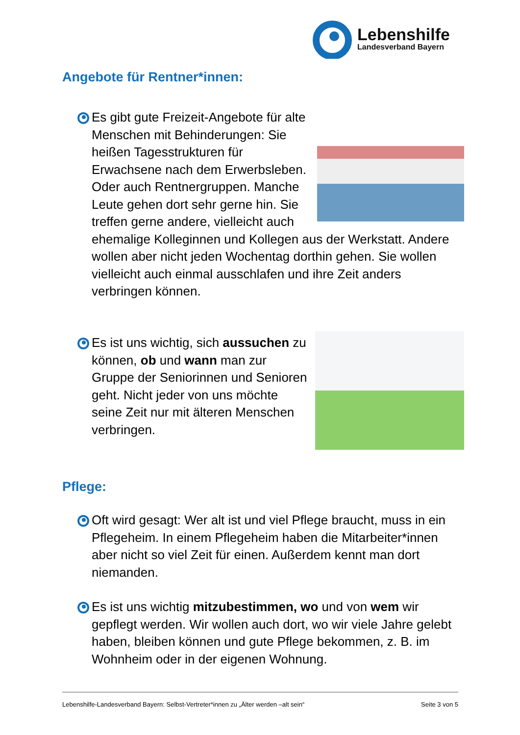Lebenshilfe
Landesverband Bayern
Angebote für Rentner*innen:
Es gibt gute Freizeit-Angebote für alte Menschen mit Behinderungen: Sie heißen Tagesstrukturen für Erwachsene nach dem Erwerbsleben. Oder auch Rentnergruppen. Manche Leute gehen dort sehr gerne hin. Sie treffen gerne andere, vielleicht auch ehemalige Kolleginnen und Kollegen aus der Werkstatt. Andere wollen aber nicht jeden Wochentag dorthin gehen. Sie wollen vielleicht auch einmal ausschlafen und ihre Zeit anders verbringen können.
Es ist uns wichtig, sich aussuchen zu können, ob und wann man zur Gruppe der Seniorinnen und Senioren geht. Nicht jeder von uns möchte seine Zeit nur mit älteren Menschen verbringen.
Pflege:
Oft wird gesagt: Wer alt ist und viel Pflege braucht, muss in ein Pflegeheim. In einem Pflegeheim haben die Mitarbeiter*innen aber nicht so viel Zeit für einen. Außerdem kennt man dort niemanden.
Es ist uns wichtig mitzubestimmen, wo und von wem wir gepflegt werden. Wir wollen auch dort, wo wir viele Jahre gelebt haben, bleiben können und gute Pflege bekommen, z. B. im Wohnheim oder in der eigenen Wohnung.
Lebenshilfe-Landesverband Bayern: Selbst-Vertreter*innen zu „Älter werden –alt sein“ Seite 3 von 5